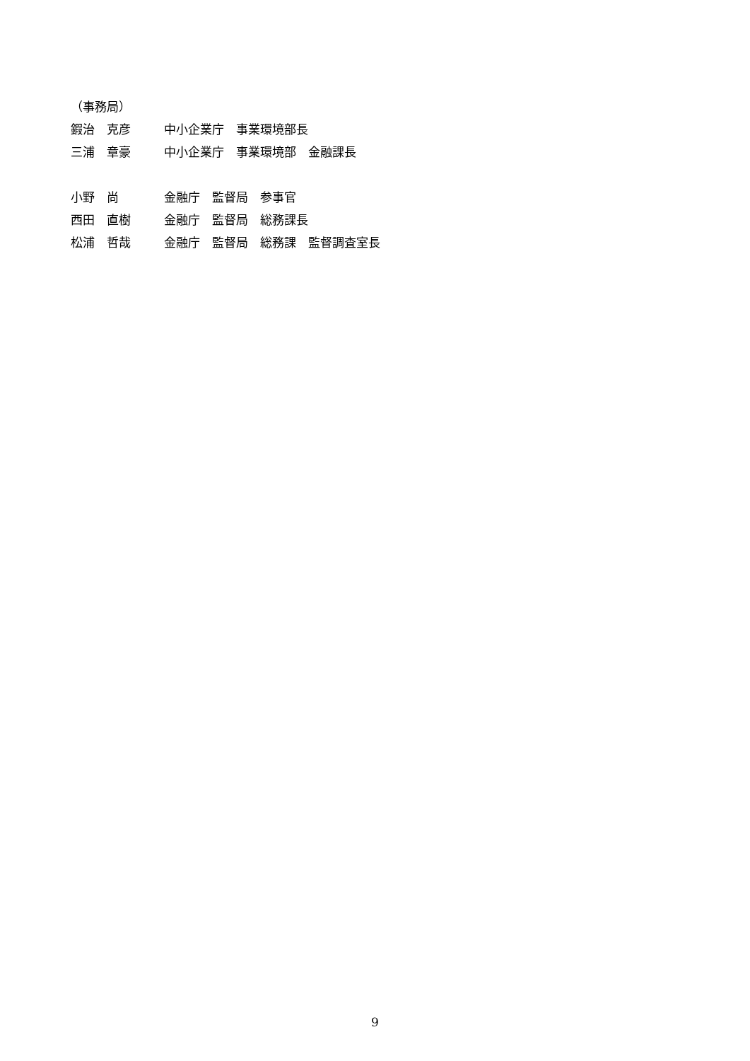（事務局）
鍜治　克彦 中小企業庁　事業環境部長
三浦　章豪 中小企業庁　事業環境部　金融課長
小野　尚 金融庁　監督局　参事官
西田　直樹 金融庁　監督局　総務課長
松浦　哲哉 金融庁　監督局　総務課　監督調査室長
9